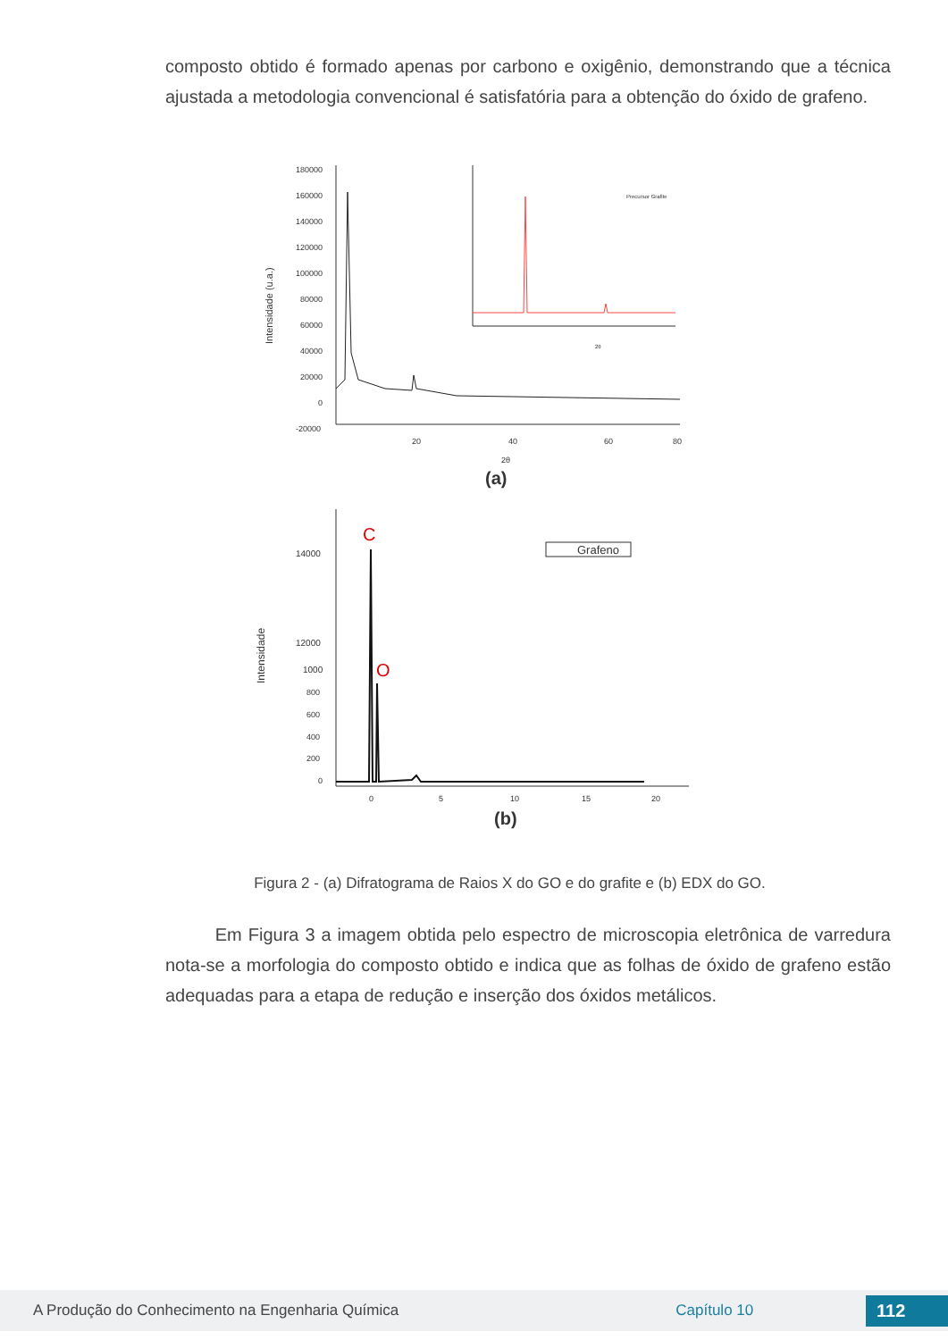composto obtido é formado apenas por carbono e oxigênio, demonstrando que a técnica ajustada a metodologia convencional é satisfatória para a obtenção do óxido de grafeno.
180000
160000
140000
120000
100000
80000
60000
40000
20000
0
-20000
20
40
60
80
2θ
Intensidade (u.a.)
(a)
Precursor Grafite
2θ
14000
12000
1000
800
600
400
200
0
0
5
10
15
20
Intensidade
C
O
Grafeno
(b)
Figura 2 - (a) Difratograma de Raios X do GO e do grafite e (b) EDX do GO.
Em Figura 3 a imagem obtida pelo espectro de microscopia eletrônica de varredura nota-se a morfologia do composto obtido e indica que as folhas de óxido de grafeno estão adequadas para a etapa de redução e inserção dos óxidos metálicos.
A Produção do Conhecimento na Engenharia Química Capítulo 10 112